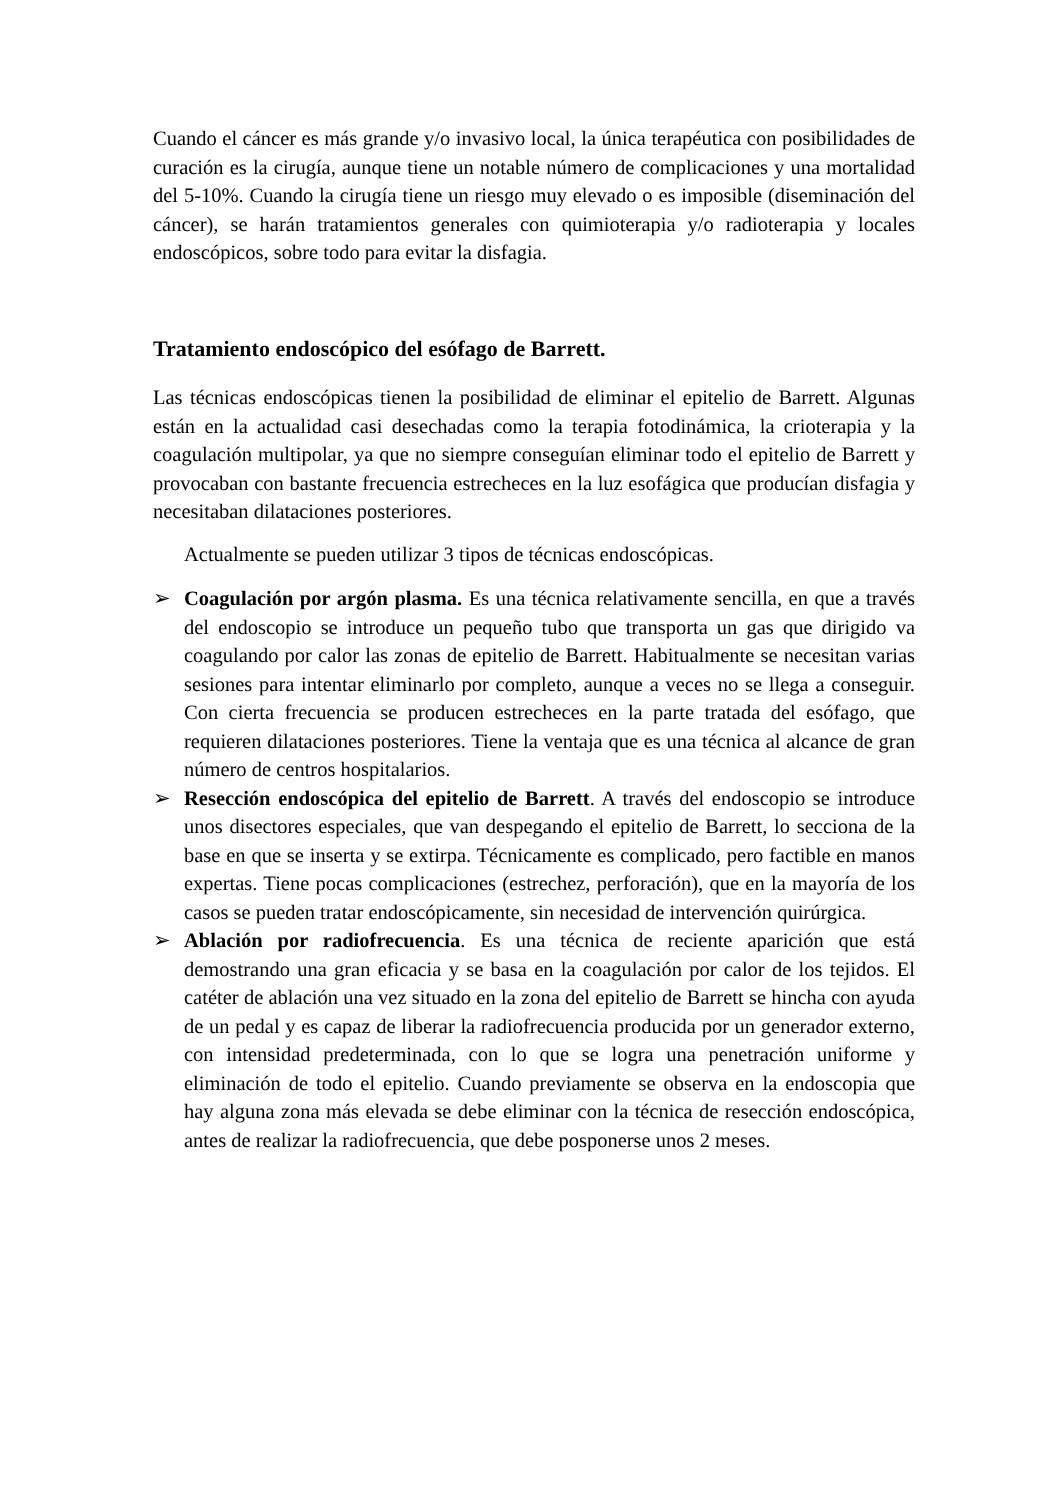Cuando el cáncer es más grande y/o invasivo local, la única terapéutica con posibilidades de curación es la cirugía, aunque tiene un notable número de complicaciones y una mortalidad del 5-10%. Cuando la cirugía tiene un riesgo muy elevado o es imposible (diseminación del cáncer), se harán tratamientos generales con quimioterapia y/o radioterapia y locales endoscópicos, sobre todo para evitar la disfagia.
Tratamiento endoscópico del esófago de Barrett.
Las técnicas endoscópicas tienen la posibilidad de eliminar el epitelio de Barrett. Algunas están en la actualidad casi desechadas como la terapia fotodinámica, la crioterapia y la coagulación multipolar, ya que no siempre conseguían eliminar todo el epitelio de Barrett y provocaban con bastante frecuencia estrecheces en la luz esofágica que producían disfagia y necesitaban dilataciones posteriores.
Actualmente se pueden utilizar 3 tipos de técnicas endoscópicas.
➢ Coagulación por argón plasma. Es una técnica relativamente sencilla, en que a través del endoscopio se introduce un pequeño tubo que transporta un gas que dirigido va coagulando por calor las zonas de epitelio de Barrett. Habitualmente se necesitan varias sesiones para intentar eliminarlo por completo, aunque a veces no se llega a conseguir. Con cierta frecuencia se producen estrecheces en la parte tratada del esófago, que requieren dilataciones posteriores. Tiene la ventaja que es una técnica al alcance de gran número de centros hospitalarios.
➢ Resección endoscópica del epitelio de Barrett. A través del endoscopio se introduce unos disectores especiales, que van despegando el epitelio de Barrett, lo secciona de la base en que se inserta y se extirpa. Técnicamente es complicado, pero factible en manos expertas. Tiene pocas complicaciones (estrechez, perforación), que en la mayoría de los casos se pueden tratar endoscópicamente, sin necesidad de intervención quirúrgica.
➢ Ablación por radiofrecuencia. Es una técnica de reciente aparición que está demostrando una gran eficacia y se basa en la coagulación por calor de los tejidos. El catéter de ablación una vez situado en la zona del epitelio de Barrett se hincha con ayuda de un pedal y es capaz de liberar la radiofrecuencia producida por un generador externo, con intensidad predeterminada, con lo que se logra una penetración uniforme y eliminación de todo el epitelio. Cuando previamente se observa en la endoscopia que hay alguna zona más elevada se debe eliminar con la técnica de resección endoscópica, antes de realizar la radiofrecuencia, que debe posponerse unos 2 meses.